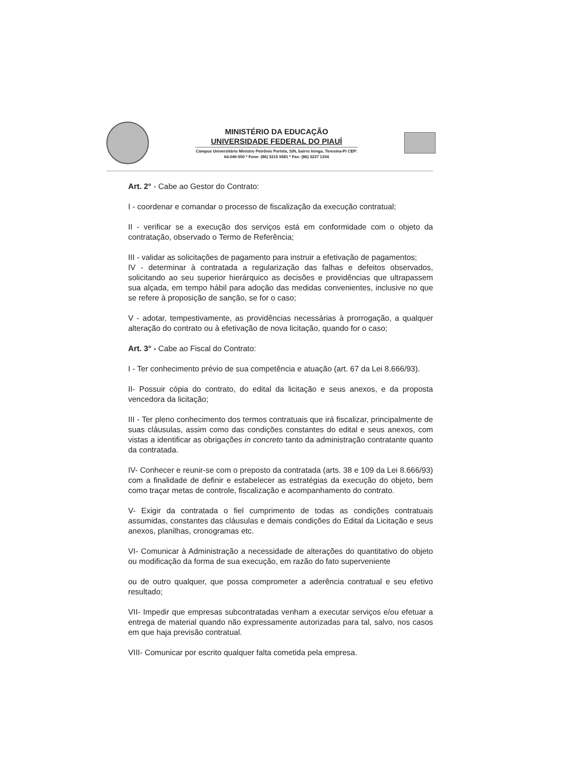MINISTÉRIO DA EDUCAÇÃO
UNIVERSIDADE FEDERAL DO PIAUÍ
Campus Universitário Ministro Petrônio Portela, S/N, bairro Ininga, Teresina-PI CEP:
64.049-550 * Fone: (86) 3215 5581 * Fax: (86) 3237 1334
Art. 2° - Cabe ao Gestor do Contrato:
I - coordenar e comandar o processo de fiscalização da execução contratual;
II - verificar se a execução dos serviços está em conformidade com o objeto da contratação, observado o Termo de Referência;
III - validar as solicitações de pagamento para instruir a efetivação de pagamentos;
IV - determinar à contratada a regularização das falhas e defeitos observados, solicitando ao seu superior hierárquico as decisões e providências que ultrapassem sua alçada, em tempo hábil para adoção das medidas convenientes, inclusive no que se refere à proposição de sanção, se for o caso;
V - adotar, tempestivamente, as providências necessárias à prorrogação, a qualquer alteração do contrato ou à efetivação de nova licitação, quando for o caso;
Art. 3° - Cabe ao Fiscal do Contrato:
I - Ter conhecimento prévio de sua competência e atuação (art. 67 da Lei 8.666/93).
II- Possuir cópia do contrato, do edital da licitação e seus anexos, e da proposta vencedora da licitação;
III - Ter pleno conhecimento dos termos contratuais que irá fiscalizar, principalmente de suas cláusulas, assim como das condições constantes do edital e seus anexos, com vistas a identificar as obrigações in concreto tanto da administração contratante quanto da contratada.
IV- Conhecer e reunir-se com o preposto da contratada (arts. 38 e 109 da Lei 8.666/93) com a finalidade de definir e estabelecer as estratégias da execução do objeto, bem como traçar metas de controle, fiscalização e acompanhamento do contrato.
V- Exigir da contratada o fiel cumprimento de todas as condições contratuais assumidas, constantes das cláusulas e demais condições do Edital da Licitação e seus anexos, planilhas, cronogramas etc.
VI- Comunicar à Administração a necessidade de alterações do quantitativo do objeto ou modificação da forma de sua execução, em razão do fato superveniente
ou de outro qualquer, que possa comprometer a aderência contratual e seu efetivo resultado;
VII- Impedir que empresas subcontratadas venham a executar serviços e/ou efetuar a entrega de material quando não expressamente autorizadas para tal, salvo, nos casos em que haja previsão contratual.
VIII- Comunicar por escrito qualquer falta cometida pela empresa.